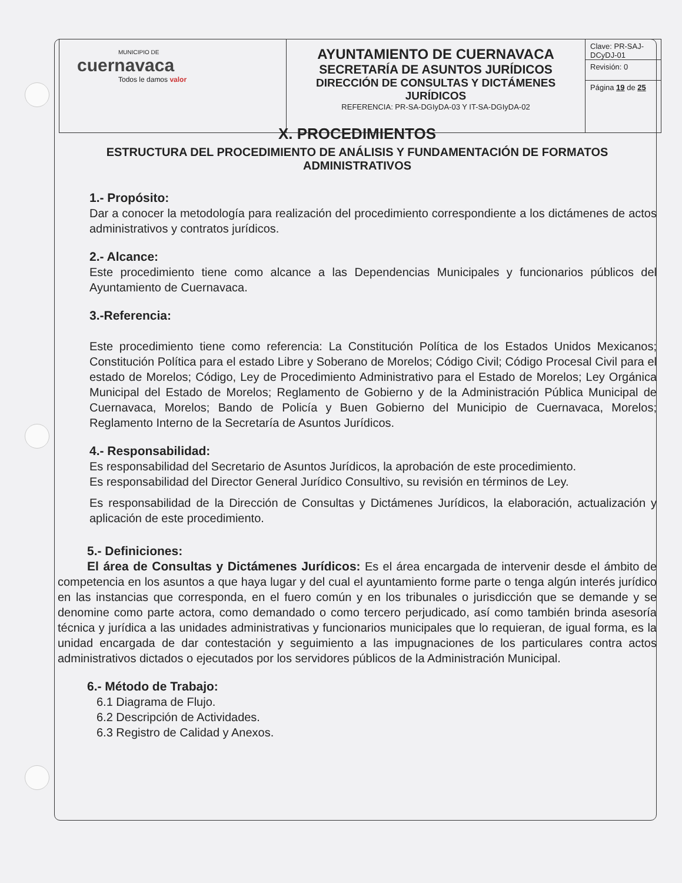| MUNICIPIO DE cuernavaca Todos le damos valor | AYUNTAMIENTO DE CUERNAVACA SECRETARÍA DE ASUNTOS JURÍDICOS DIRECCIÓN DE CONSULTAS Y DICTÁMENES JURÍDICOS REFERENCIA: PR-SA-DGIyDA-03 Y IT-SA-DGIyDA-02 | Clave: PR-SAJ-DCyDJ-01 Revisión: 0 Página 19 de 25 |
X. PROCEDIMIENTOS
ESTRUCTURA DEL PROCEDIMIENTO DE ANÁLISIS Y FUNDAMENTACIÓN DE FORMATOS ADMINISTRATIVOS
1.- Propósito:
Dar a conocer la metodología para realización del procedimiento correspondiente a los dictámenes de actos administrativos y contratos jurídicos.
2.- Alcance:
Este procedimiento tiene como alcance a las Dependencias Municipales y funcionarios públicos del Ayuntamiento de Cuernavaca.
3.-Referencia:
Este procedimiento tiene como referencia: La Constitución Política de los Estados Unidos Mexicanos; Constitución Política para el estado Libre y Soberano de Morelos; Código Civil; Código Procesal Civil para el estado de Morelos; Código, Ley de Procedimiento Administrativo para el Estado de Morelos; Ley Orgánica Municipal del Estado de Morelos; Reglamento de Gobierno y de la Administración Pública Municipal de Cuernavaca, Morelos; Bando de Policía y Buen Gobierno del Municipio de Cuernavaca, Morelos; Reglamento Interno de la Secretaría de Asuntos Jurídicos.
4.- Responsabilidad:
Es responsabilidad del Secretario de Asuntos Jurídicos, la aprobación de este procedimiento.
Es responsabilidad del Director General Jurídico Consultivo, su revisión en términos de Ley.
Es responsabilidad de la Dirección de Consultas y Dictámenes Jurídicos, la elaboración, actualización y aplicación de este procedimiento.
5.- Definiciones:
El área de Consultas y Dictámenes Jurídicos: Es el área encargada de intervenir desde el ámbito de competencia en los asuntos a que haya lugar y del cual el ayuntamiento forme parte o tenga algún interés jurídico en las instancias que corresponda, en el fuero común y en los tribunales o jurisdicción que se demande y se denomine como parte actora, como demandado o como tercero perjudicado, así como también brinda asesoría técnica y jurídica a las unidades administrativas y funcionarios municipales que lo requieran, de igual forma, es la unidad encargada de dar contestación y seguimiento a las impugnaciones de los particulares contra actos administrativos dictados o ejecutados por los servidores públicos de la Administración Municipal.
6.- Método de Trabajo:
6.1 Diagrama de Flujo.
6.2 Descripción de Actividades.
6.3 Registro de Calidad y Anexos.